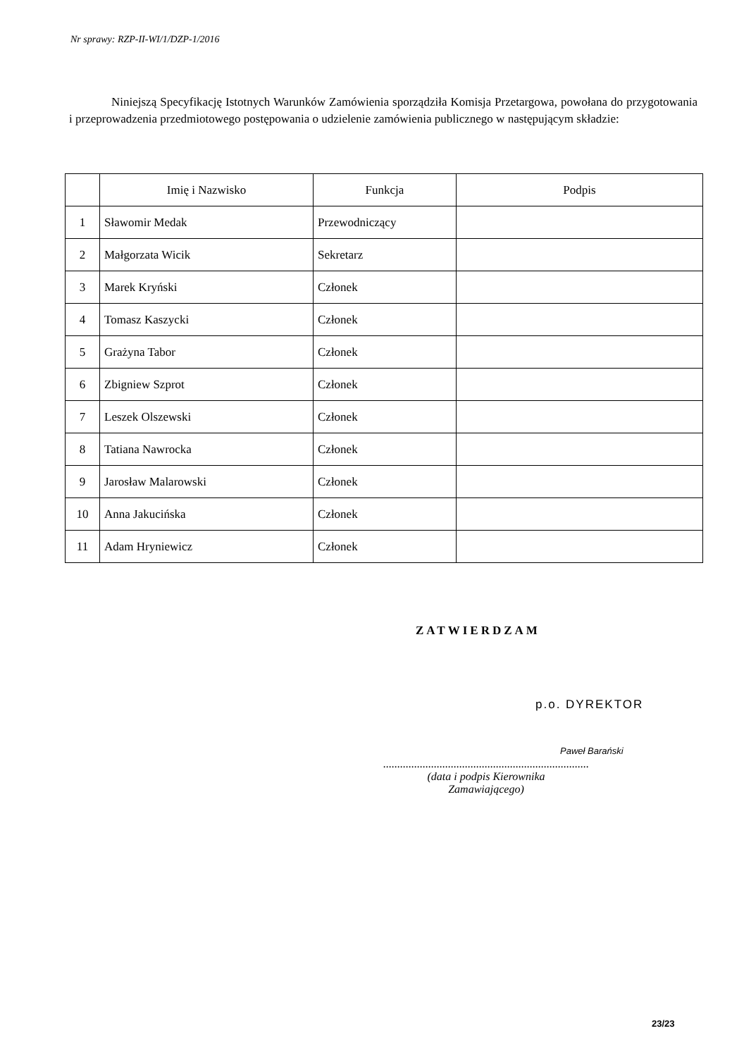Nr sprawy: RZP-II-WI/1/DZP-1/2016
Niniejszą Specyfikację Istotnych Warunków Zamówienia sporządziła Komisja Przetargowa, powołana do przygotowania i przeprowadzenia przedmiotowego postępowania o udzielenie zamówienia publicznego w następującym składzie:
| | Imię i Nazwisko | Funkcja | Podpis |
| --- | --- | --- | --- |
| 1 | Sławomir Medak | Przewodniczący | |
| 2 | Małgorzata Wicik | Sekretarz | |
| 3 | Marek Kryński | Członek | |
| 4 | Tomasz Kaszycki | Członek | |
| 5 | Grażyna Tabor | Członek | |
| 6 | Zbigniew Szprot | Członek | |
| 7 | Leszek Olszewski | Członek | |
| 8 | Tatiana Nawrocka | Członek | |
| 9 | Jarosław Malarowski | Członek | |
| 10 | Anna Jakucińska | Członek | |
| 11 | Adam Hryniewicz | Członek | |
ZATWIERDZAM
p.o. DYREKTOR
Paweł Barański
.........................................................................
(data i podpis Kierownika
Zamawiającego)
23/23